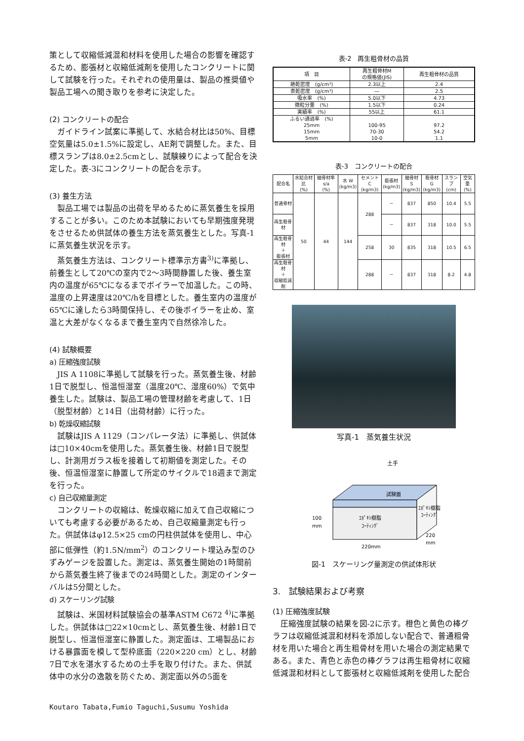策として収縮低減混和材料を使用した場合の影響を確認するため、膨張材と収縮低減剤を使用したコンクリートに関して試験を行った。それぞれの使用量は、製品の推奨値や製品工場への聞き取りを参考に決定した。
(2) コンクリートの配合
ガイドライン試案に準拠して、水結合材比は50%、目標空気量は5.0±1.5%に設定し、AE剤で調整した。また、目標スランプは8.0±2.5cmとし、試験練りによって配合を決定した。表-3にコンクリートの配合を示す。
(3) 養生方法
製品工場では製品の出荷を早めるために蒸気養生を採用することが多い。このため本試験においても早期強度発現をさせるため供試体の養生方法を蒸気養生とした。写真-1に蒸気養生状況を示す。
蒸気養生方法は、コンクリート標準示方書<sup>3)</sup>に準拠し、前養生として20℃の室内で2～3時間静置した後、養生室内の温度が65℃になるまでボイラーで加温した。この時、温度の上昇速度は20℃/hを目標とした。養生室内の温度が65℃に達したら3時間保持し、その後ボイラーを止め、室温と大差がなくなるまで養生室内で自然徐冷した。
(4) 試験概要
a) 圧縮強度試験
JIS A 1108に準拠して試験を行った。蒸気養生後、材齢1日で脱型し、恒温恒湿室（温度20℃、湿度60%）で気中養生した。試験は、製品工場の管理材齢を考慮して、1日（脱型材齢）と14日（出荷材齢）に行った。
b) 乾燥収縮試験
試験はJIS A 1129（コンパレータ法）に準拠し、供試体は□10×40cmを使用した。蒸気養生後、材齢1日で脱型し、計測用ガラス板を接着して初期値を測定した。その後、恒温恒湿室に静置して所定のサイクルで18週まで測定を行った。
c) 自己収縮量測定
コンクリートの収縮は、乾燥収縮に加えて自己収縮についても考慮する必要があるため、自己収縮量測定も行った。供試体はφ12.5×25 cmの円柱供試体を使用し、中心部に低弾性（約1.5N/mm<sup>2</sup>）のコンクリート埋込み型のひずみゲージを設置した。測定は、蒸気養生開始の1時間前から蒸気養生終了後までの24時間とした。測定のインターバルは5分間とした。
d) スケーリング試験
試験は、米国材料試験協会の基準ASTM C672 <sup>4)</sup>に準拠した。供試体は□22×10cmとし、蒸気養生後、材齢1日で脱型し、恒温恒湿室に静置した。測定面は、工場製品における暴露面を模して型枠底面（220×220 cm）とし、材齢7日で水を湛水するための土手を取り付けた。また、供試体中の水分の逸散を防ぐため、測定面以外の5面を
表-2　再生粗骨材の品質
| 項 目 | 再生粗骨材M の規格値(JIS) | 再生粗骨材の品質 |
| 絶乾密度 (g/cm³) | 2.3以上 | 2.4 |
| 表乾密度 (g/cm³) | ― | 2.5 |
| 吸水率 (%) | 5.0以下 | 4.73 |
| 微粒分量 (%) | 1.5以下 | 0.24 |
| 実績率 (%) | 55以上 | 61.1 |
| ふるい通過率 (%) 25mm 15mm 5mm | 100-95 70-30 10-0 | 97.2 54.2 1.1 |
表-3　コンクリートの配合
| 配合名 | 水結合材比 (%) | 細骨材率 s/a (%) | 水 W (kg/m3) | セメント C (kg/m3) | 膨張材 (kg/m3) | 細骨材 S (kg/m3) | 粗骨材 G (kg/m3) | スランプ (cm) | 空気量 (%) |
| --- | --- | --- | --- | --- | --- | --- | --- | --- | --- |
| 普通骨材 | 50 | 44 | 144 | 288 | － | 837 | 850 | 10.4 | 5.5 |
| 再生粗骨材 | | | | | － | 837 | 318 | 10.0 | 5.5 |
| 再生粗骨材 ＋ 膨張材 | | | | 258 | 30 | 835 | 318 | 10.5 | 6.5 |
| 再生粗骨材 ＋ 収縮低減剤 | | | | 288 | － | 837 | 318 | 8.2 | 4.8 |
写真-1　蒸気養生状況
土手
試験面
ｴﾎﾟｷｼ樹脂
ｺｰﾃｨﾝｸﾞ
ｴﾎﾟｷｼ樹脂
ｺｰﾃｨﾝｸﾞ
100
mm
220mm
220
mm
図-1　スケーリング量測定の供試体形状
3.　試験結果および考察
(1) 圧縮強度試験
圧縮強度試験の結果を図-2に示す。橙色と黄色の棒グラフは収縮低減混和材料を添加しない配合で、普通粗骨材を用いた場合と再生粗骨材を用いた場合の測定結果である。また、青色と赤色の棒グラフは再生粗骨材に収縮低減混和材料として膨張材と収縮低減剤を使用した配合
Koutaro Tabata,Fumio Taguchi,Susumu Yoshida